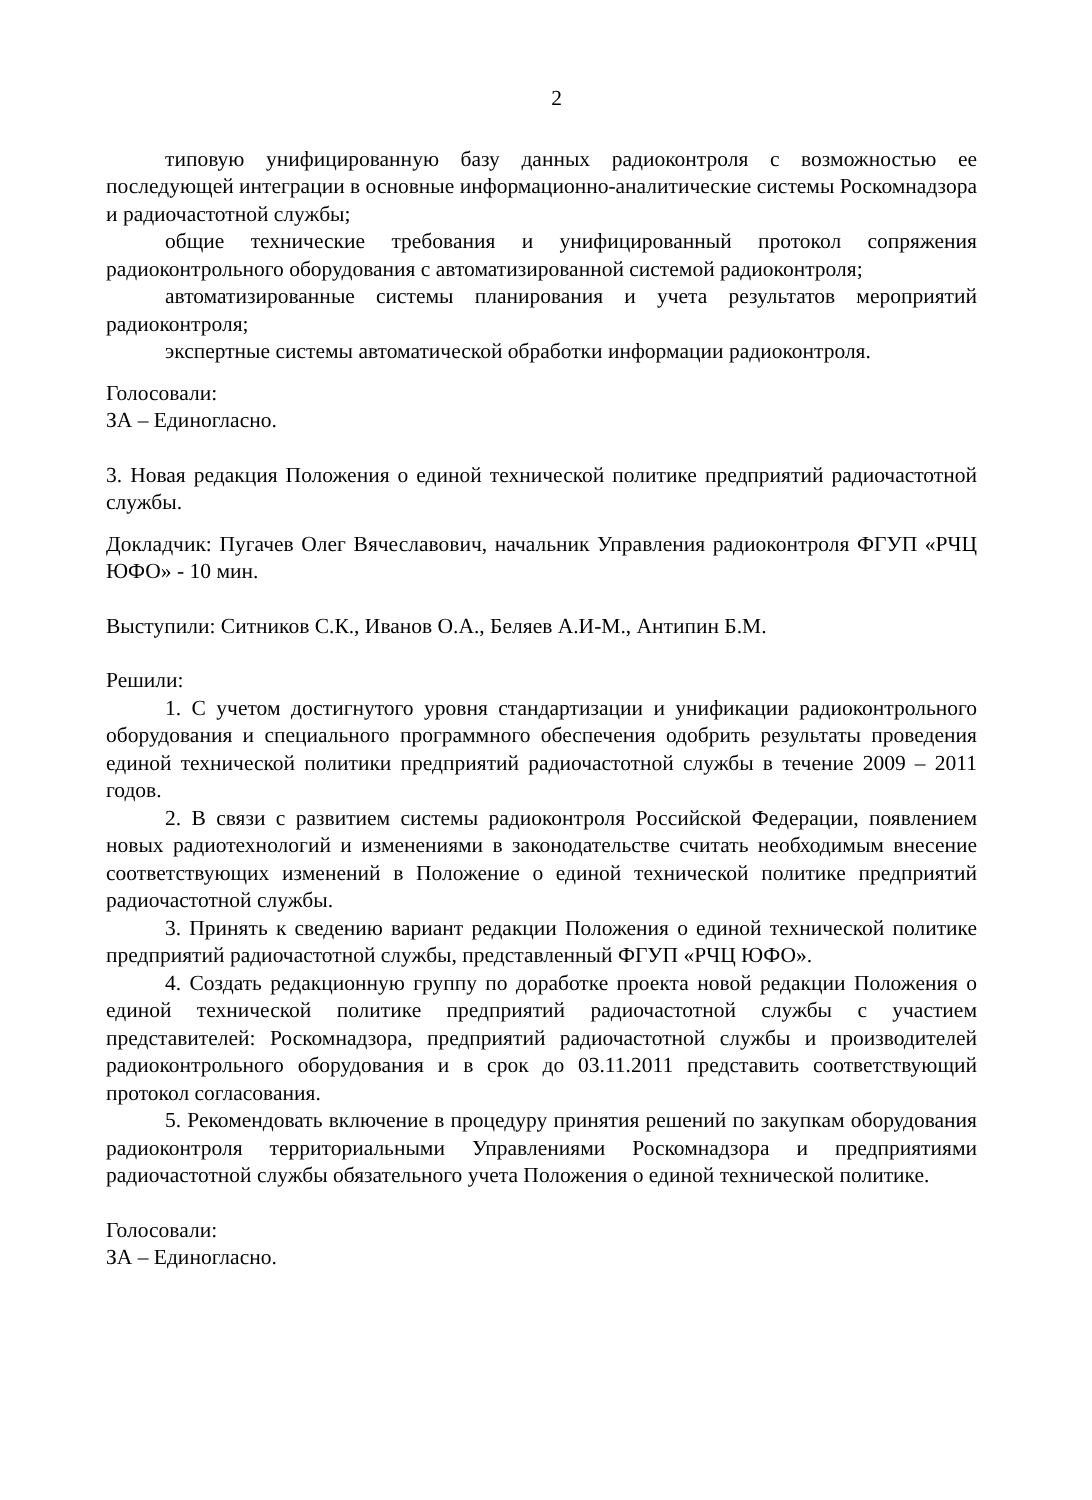2
типовую унифицированную базу данных радиоконтроля с возможностью ее последующей интеграции в основные информационно-аналитические системы Роскомнадзора и радиочастотной службы;
общие технические требования и унифицированный протокол сопряжения радиоконтрольного оборудования с автоматизированной системой радиоконтроля;
автоматизированные системы планирования и учета результатов мероприятий радиоконтроля;
экспертные системы автоматической обработки информации радиоконтроля.
Голосовали:
ЗА – Единогласно.
3. Новая редакция Положения о единой технической политике предприятий радиочастотной службы.
Докладчик: Пугачев Олег Вячеславович, начальник Управления радиоконтроля ФГУП «РЧЦ ЮФО» - 10 мин.
Выступили: Ситников С.К., Иванов О.А., Беляев А.И-М., Антипин Б.М.
Решили:
1. С учетом достигнутого уровня стандартизации и унификации радиоконтрольного оборудования и специального программного обеспечения одобрить результаты проведения единой технической политики предприятий радиочастотной службы в течение 2009 – 2011 годов.
2. В связи с развитием системы радиоконтроля Российской Федерации, появлением новых радиотехнологий и изменениями в законодательстве считать необходимым внесение соответствующих изменений в Положение о единой технической политике предприятий радиочастотной службы.
3. Принять к сведению вариант редакции Положения о единой технической политике предприятий радиочастотной службы, представленный ФГУП «РЧЦ ЮФО».
4. Создать редакционную группу по доработке проекта новой редакции Положения о единой технической политике предприятий радиочастотной службы с участием представителей: Роскомнадзора, предприятий радиочастотной службы и производителей радиоконтрольного оборудования и в срок до 03.11.2011 представить соответствующий протокол согласования.
5. Рекомендовать включение в процедуру принятия решений по закупкам оборудования радиоконтроля территориальными Управлениями Роскомнадзора и предприятиями радиочастотной службы обязательного учета Положения о единой технической политике.
Голосовали:
ЗА – Единогласно.